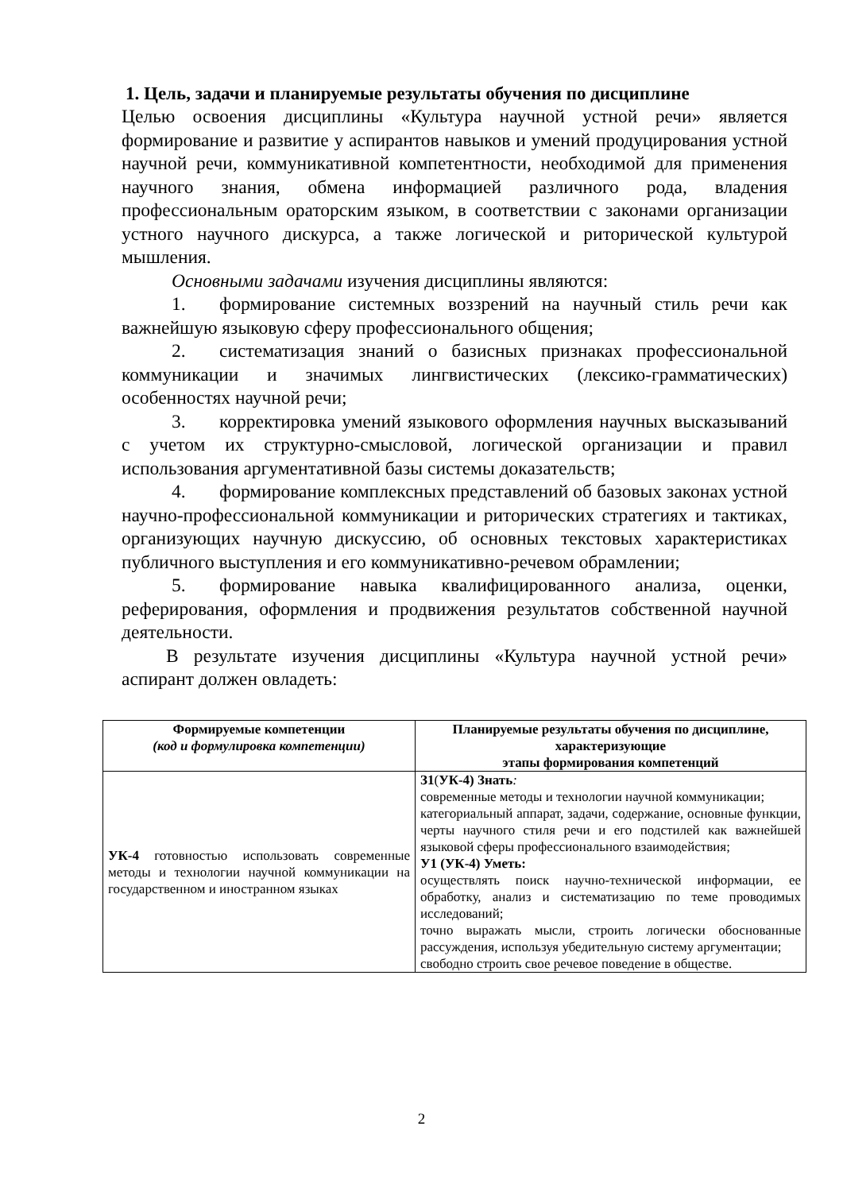1. Цель, задачи и планируемые результаты обучения по дисциплине
Целью освоения дисциплины «Культура научной устной речи» является формирование и развитие у аспирантов навыков и умений продуцирования устной научной речи, коммуникативной компетентности, необходимой для применения научного знания, обмена информацией различного рода, владения профессиональным ораторским языком, в соответствии с законами организации устного научного дискурса, а также логической и риторической культурой мышления.
Основными задачами изучения дисциплины являются:
1. формирование системных воззрений на научный стиль речи как важнейшую языковую сферу профессионального общения;
2. систематизация знаний о базисных признаках профессиональной коммуникации и значимых лингвистических (лексико-грамматических) особенностях научной речи;
3. корректировка умений языкового оформления научных высказываний с учетом их структурно-смысловой, логической организации и правил использования аргументативной базы системы доказательств;
4. формирование комплексных представлений об базовых законах устной научно-профессиональной коммуникации и риторических стратегиях и тактиках, организующих научную дискуссию, об основных текстовых характеристиках публичного выступления и его коммуникативно-речевом обрамлении;
5. формирование навыка квалифицированного анализа, оценки, реферирования, оформления и продвижения результатов собственной научной деятельности.
В результате изучения дисциплины «Культура научной устной речи» аспирант должен овладеть:
| Формируемые компетенции (код и формулировка компетенции) | Планируемые результаты обучения по дисциплине, характеризующие этапы формирования компетенций |
| --- | --- |
| УК-4 готовностью использовать современные методы и технологии научной коммуникации на государственном и иностранном языках | З1 ( УК-4) Знать : современные методы и технологии научной коммуникации; категориальный аппарат, задачи, содержание, основные функции, черты научного стиля речи и его подстилей как важнейшей языковой сферы профессионального взаимодействия; У1 (УК-4) Уметь: осуществлять поиск научно-технической информации, ее обработку, анализ и систематизацию по теме проводимых исследований; точно выражать мысли, строить логически обоснованные рассуждения, используя убедительную систему аргументации; свободно строить свое речевое поведение в обществе. |
2